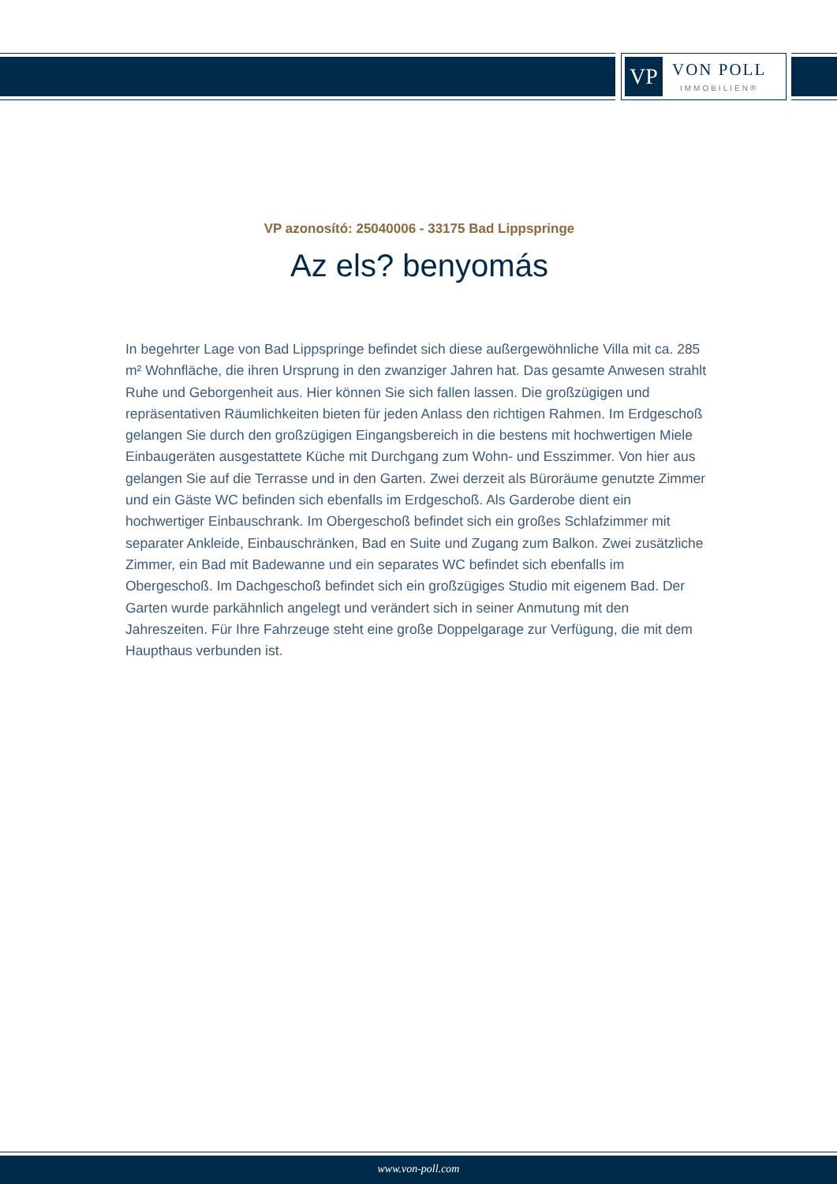VP
VON POLL
IMMOBILIEN®
VP azonosító: 25040006 - 33175 Bad Lippspringe
Az els? benyomás
In begehrter Lage von Bad Lippspringe befindet sich diese außergewöhnliche Villa mit ca. 285 m² Wohnfläche, die ihren Ursprung in den zwanziger Jahren hat. Das gesamte Anwesen strahlt Ruhe und Geborgenheit aus. Hier können Sie sich fallen lassen. Die großzügigen und repräsentativen Räumlichkeiten bieten für jeden Anlass den richtigen Rahmen. Im Erdgeschoß gelangen Sie durch den großzügigen Eingangsbereich in die bestens mit hochwertigen Miele Einbaugeräten ausgestattete Küche mit Durchgang zum Wohn- und Esszimmer. Von hier aus gelangen Sie auf die Terrasse und in den Garten. Zwei derzeit als Büroräume genutzte Zimmer und ein Gäste WC befinden sich ebenfalls im Erdgeschoß. Als Garderobe dient ein hochwertiger Einbauschrank. Im Obergeschoß befindet sich ein großes Schlafzimmer mit separater Ankleide, Einbauschränken, Bad en Suite und Zugang zum Balkon. Zwei zusätzliche Zimmer, ein Bad mit Badewanne und ein separates WC befindet sich ebenfalls im Obergeschoß. Im Dachgeschoß befindet sich ein großzügiges Studio mit eigenem Bad. Der Garten wurde parkähnlich angelegt und verändert sich in seiner Anmutung mit den Jahreszeiten. Für Ihre Fahrzeuge steht eine große Doppelgarage zur Verfügung, die mit dem Haupthaus verbunden ist.
www.von-poll.com